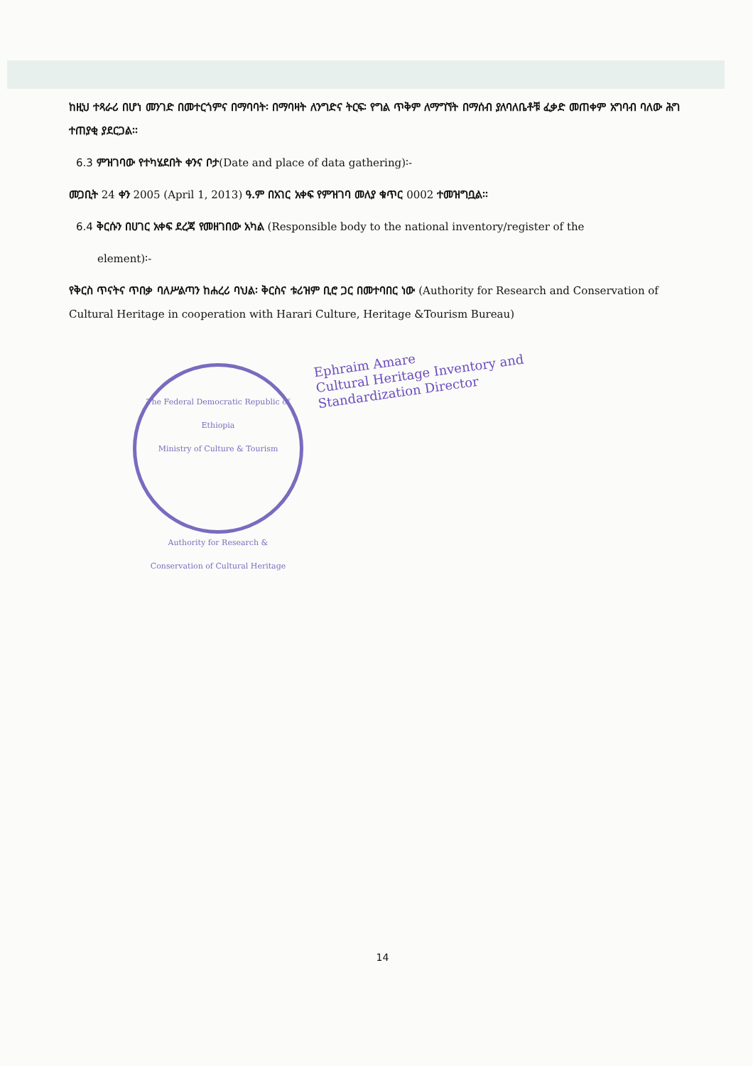ከዚህ ተጻራሪ በሆነ መንገድ በመተርጎምና በማባባት፡ በማባዛት ለንግድና ትርፍ፡ የግል ጥቅም ለማግኘት በማሰብ ያለባለቤቶቹ ፈቃድ መጠቀም አግባብ ባለው ሕግ ተጠያቂ ያደርጋል፡፡
6.3 ምዝገባው የተካሄደበት ቀንና ቦታ(Date and place of data gathering)፡-
መጋቢት 24 ቀን 2005 (April 1, 2013) ዓ.ም በአገር አቀፍ የምዝገባ መለያ ቁጥር 0002 ተመዝግቧል፡፡
6.4 ቅርሱን በሀገር አቀፍ ደረጃ የመዘገበው አካል (Responsible body to the national inventory/register of the
element)፡-
የቅርስ ጥናትና ጥበቃ ባለሥልጣን ከሐረሪ ባህል፡ ቅርስና ቱሪዝም ቢሮ ጋር በመተባበር ነው (Authority for Research and Conservation of Cultural Heritage in cooperation with Harari Culture, Heritage &Tourism Bureau)
The Federal Democratic Republic of Ethiopia
Ministry of Culture & Tourism
Authority for Research &
Conservation of Cultural Heritage
Ephraim Amare
Cultural Heritage Inventory and
Standardization Director
14